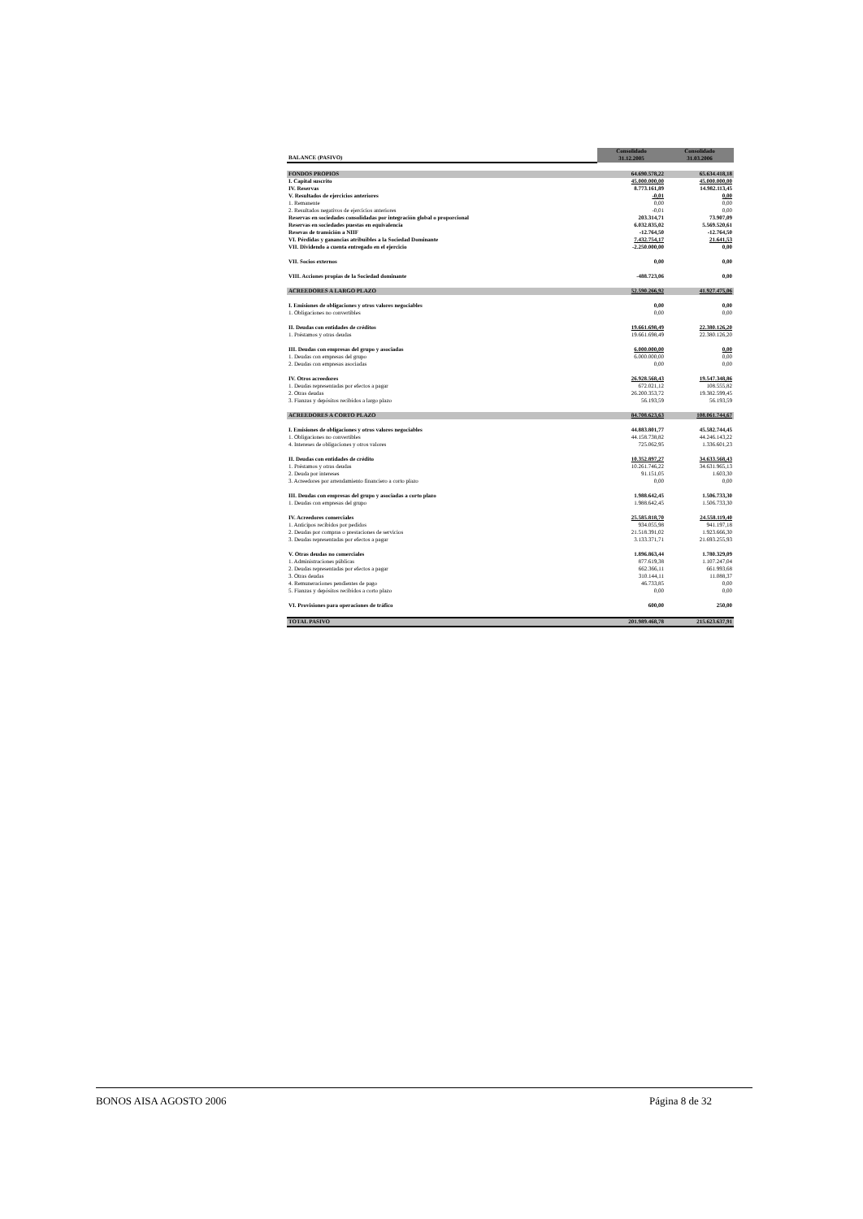| BALANCE (PASIVO) | Consolidado 31.12.2005 | Consolidado 31.03.2006 |
| --- | --- | --- |
| FONDOS PROPIOS | 64.690.578,22 | 65.634.418,18 |
| I. Capital suscrito | 45.000.000,00 | 45.000.000,00 |
| IV. Reservas | 8.773.161,89 | 14.982.113,45 |
| V. Resultados de ejercicios anteriores | -0,01 | 0,00 |
| 1. Remanente | 0,00 | 0,00 |
| 2. Resultados negativos de ejercicios anteriores | -0,01 | 0,00 |
| Reservas en sociedades consolidadas por integración global o proporcional | 203.314,71 | 73.907,09 |
| Reservas en sociedades puestas en equivalencia | 6.032.835,02 | 5.569.520,61 |
| Resevas de transición a NIIF | -12.764,50 | -12.764,50 |
| VI. Pérdidas y ganancias atribuibles a la Sociedad Dominante | 7.432.754,17 | 21.641,53 |
| VII. Dividendo a cuenta entregado en el ejercicio | -2.250.000,00 | 0,00 |
| VII. Socios externos | 0,00 | 0,00 |
| VIII. Acciones propias de la Sociedad dominante | -488.723,06 | 0,00 |
| ACREEDORES A LARGO PLAZO | 52.590.266,92 | 41.927.475,06 |
| I. Emisiones de obligaciones y otros valores negociables | 0,00 | 0,00 |
| 1. Obligaciones no convertibles | 0,00 | 0,00 |
| II. Deudas con entidades de créditos | 19.661.698,49 | 22.380.126,20 |
| 1. Préstamos y otras deudas | 19.661.698,49 | 22.380.126,20 |
| III. Deudas con empresas del grupo y asociadas | 6.000.000,00 | 0,00 |
| 1. Deudas con empresas del grupo | 6.000.000,00 | 0,00 |
| 2. Deudas con empresas asociadas | 0,00 | 0,00 |
| IV. Otros acreedores | 26.928.568,43 | 19.547.348,86 |
| 1. Deudas representadas por efectos a pagar | 672.021,12 | 108.555,82 |
| 2. Otras deudas | 26.200.353,72 | 19.382.599,45 |
| 3. Fianzas y depósitos recibidos a largo plazo | 56.193,59 | 56.193,59 |
| ACREEDORES A CORTO PLAZO | 84.708.623,63 | 108.061.744,67 |
| I. Emisiones de obligaciones y otros valores negociables | 44.883.801,77 | 45.582.744,45 |
| 1. Obligaciones no convertibles | 44.158.738,82 | 44.246.143,22 |
| 4. Intereses de obligaciones y otros valores | 725.062,95 | 1.336.601,23 |
| II. Deudas con entidades de crédito | 10.352.897,27 | 34.633.568,43 |
| 1. Préstamos y otras deudas | 10.261.746,22 | 34.631.965,13 |
| 2. Deuda por intereses | 91.151,05 | 1.603,30 |
| 3. Acreedores por arrendamiento financiero a corto plazo | 0,00 | 0,00 |
| III. Deudas con empresas del grupo y asociadas a corto plazo | 1.988.642,45 | 1.506.733,30 |
| 1. Deudas con empresas del grupo | 1.988.642,45 | 1.506.733,30 |
| IV. Acreedores comerciales | 25.585.818,70 | 24.558.119,40 |
| 1. Anticipos recibidos por pedidos | 934.055,98 | 941.197,18 |
| 2. Deudas por compras o prestaciones de servicios | 21.518.391,02 | 1.923.666,30 |
| 3. Deudas representadas por efectos a pagar | 3.133.371,71 | 21.693.255,93 |
| V. Otras deudas no comerciales | 1.896.863,44 | 1.780.329,09 |
| 1. Administraciones públicas | 877.619,38 | 1.107.247,04 |
| 2. Deudas representadas por efectos a pagar | 662.366,11 | 661.993,68 |
| 3. Otras deudas | 310.144,11 | 11.088,37 |
| 4. Remuneraciones pendientes de pago | 46.733,85 | 0,00 |
| 5. Fianzas y depósitos recibidos a corto plazo | 0,00 | 0,00 |
| VI. Provisiones para operaciones de tráfico | 600,00 | 250,00 |
| TOTAL PASIVO | 201.989.468,78 | 215.623.637,91 |
BONOS AISA AGOSTO 2006 Página 8 de 32